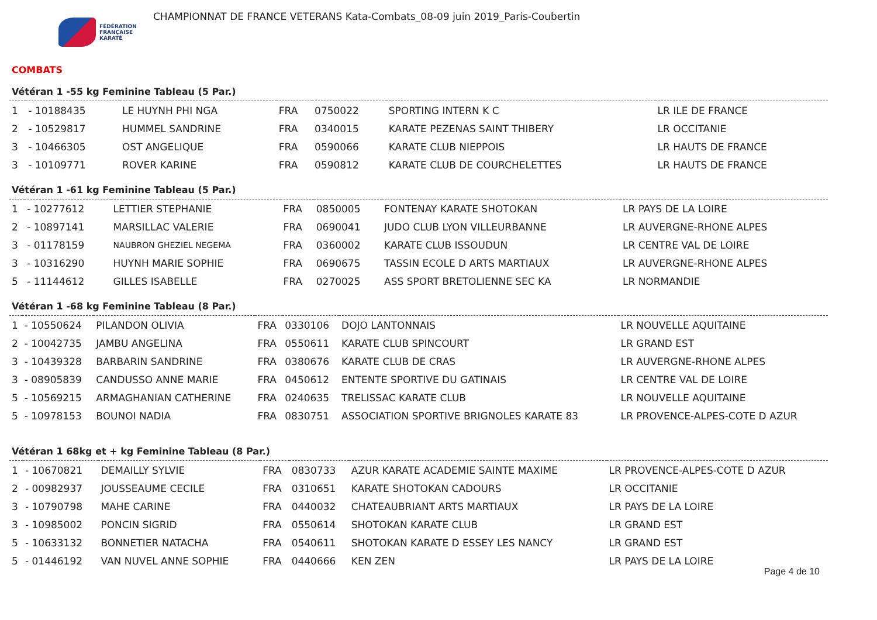FÉDÉRATION
FRANÇAISE
KARATÉ
CHAMPIONNAT DE FRANCE VETERANS Kata-Combats_08-09 juin 2019_Paris-Coubertin
COMBATS
Vétéran 1 -55 kg Feminine Tableau (5 Par.)
| 1 | - 10188435 | LE HUYNH PHI NGA | FRA | 0750022 | SPORTING INTERN K C | LR ILE DE FRANCE |
| 2 | - 10529817 | HUMMEL SANDRINE | FRA | 0340015 | KARATE PEZENAS SAINT THIBERY | LR OCCITANIE |
| 3 | - 10466305 | OST ANGELIQUE | FRA | 0590066 | KARATE CLUB NIEPPOIS | LR HAUTS DE FRANCE |
| 3 | - 10109771 | ROVER KARINE | FRA | 0590812 | KARATE CLUB DE COURCHELETTES | LR HAUTS DE FRANCE |
Vétéran 1 -61 kg Feminine Tableau (5 Par.)
| 1 | - 10277612 | LETTIER STEPHANIE | FRA | 0850005 | FONTENAY KARATE SHOTOKAN | LR PAYS DE LA LOIRE |
| 2 | - 10897141 | MARSILLAC VALERIE | FRA | 0690041 | JUDO CLUB LYON VILLEURBANNE | LR AUVERGNE-RHONE ALPES |
| 3 | - 01178159 | NAUBRON GHEZIEL NEGEMA | FRA | 0360002 | KARATE CLUB ISSOUDUN | LR CENTRE VAL DE LOIRE |
| 3 | - 10316290 | HUYNH MARIE SOPHIE | FRA | 0690675 | TASSIN ECOLE D ARTS MARTIAUX | LR AUVERGNE-RHONE ALPES |
| 5 | - 11144612 | GILLES ISABELLE | FRA | 0270025 | ASS SPORT BRETOLIENNE SEC KA | LR NORMANDIE |
Vétéran 1 -68 kg Feminine Tableau (8 Par.)
| 1 | - 10550624 | PILANDON OLIVIA | FRA | 0330106 | DOJO LANTONNAIS | LR NOUVELLE AQUITAINE |
| 2 | - 10042735 | JAMBU ANGELINA | FRA | 0550611 | KARATE CLUB SPINCOURT | LR GRAND EST |
| 3 | - 10439328 | BARBARIN SANDRINE | FRA | 0380676 | KARATE CLUB DE CRAS | LR AUVERGNE-RHONE ALPES |
| 3 | - 08905839 | CANDUSSO ANNE MARIE | FRA | 0450612 | ENTENTE SPORTIVE DU GATINAIS | LR CENTRE VAL DE LOIRE |
| 5 | - 10569215 | ARMAGHANIAN CATHERINE | FRA | 0240635 | TRELISSAC KARATE CLUB | LR NOUVELLE AQUITAINE |
| 5 | - 10978153 | BOUNOI NADIA | FRA | 0830751 | ASSOCIATION SPORTIVE BRIGNOLES KARATE 83 | LR PROVENCE-ALPES-COTE D AZUR |
Vétéran 1 68kg et + kg Feminine Tableau (8 Par.)
| 1 | - 10670821 | DEMAILLY SYLVIE | FRA | 0830733 | AZUR KARATE ACADEMIE SAINTE MAXIME | LR PROVENCE-ALPES-COTE D AZUR |
| 2 | - 00982937 | JOUSSEAUME CECILE | FRA | 0310651 | KARATE SHOTOKAN CADOURS | LR OCCITANIE |
| 3 | - 10790798 | MAHE CARINE | FRA | 0440032 | CHATEAUBRIANT ARTS MARTIAUX | LR PAYS DE LA LOIRE |
| 3 | - 10985002 | PONCIN SIGRID | FRA | 0550614 | SHOTOKAN KARATE CLUB | LR GRAND EST |
| 5 | - 10633132 | BONNETIER NATACHA | FRA | 0540611 | SHOTOKAN KARATE D ESSEY LES NANCY | LR GRAND EST |
| 5 | - 01446192 | VAN NUVEL ANNE SOPHIE | FRA | 0440666 | KEN ZEN | LR PAYS DE LA LOIRE |
Page 4 de 10